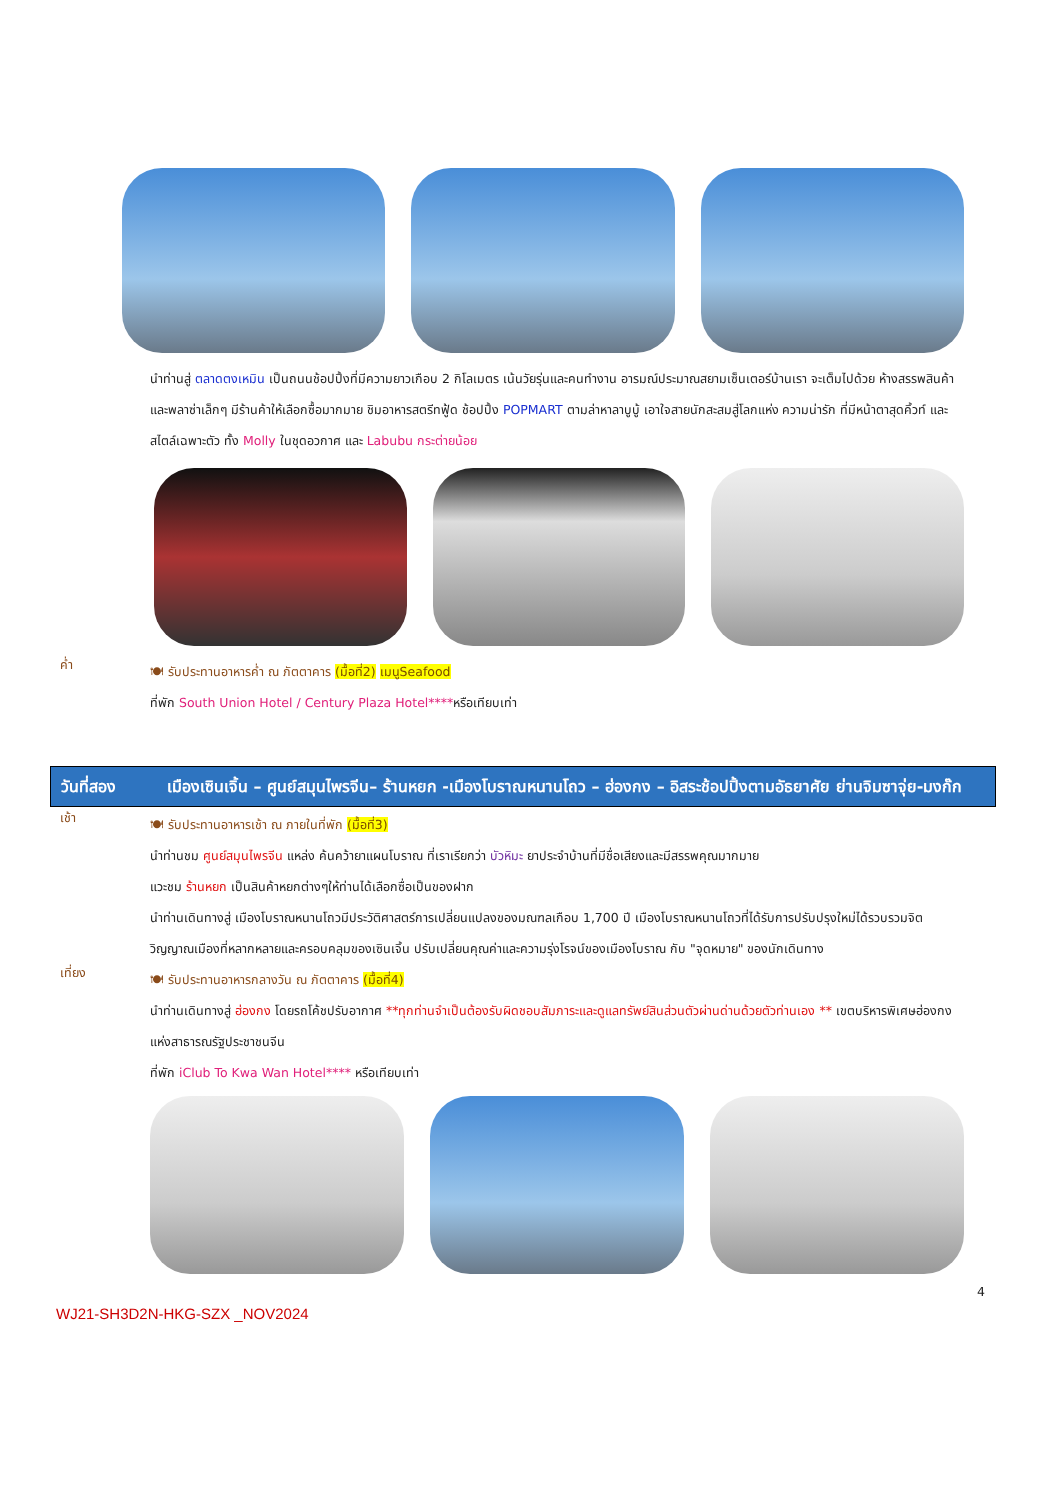นำท่านสู่ ตลาดตงเหมิน เป็นถนนช้อปปิ้งที่มีความยาวเกือบ 2 กิโลเมตร เน้นวัยรุ่นและคนทำงาน อารมณ์ประมาณสยามเซ็นเตอร์บ้านเรา จะเต็มไปด้วย ห้างสรรพสินค้า และพลาซ่าเล็กๆ มีร้านค้าให้เลือกซื้อมากมาย ชิมอาหารสตรีทฟู้ด ช้อปปิ้ง POPMART ตามล่าหาลาบูบู้ เอาใจสายนักสะสมสู่โลกแห่ง ความน่ารัก ที่มีหน้าตาสุดคิ้วท์ และสไตล์เฉพาะตัว ทั้ง Molly ในชุดอวกาศ และ Labubu กระต่ายน้อย
ค่ำ
🍽 รับประทานอาหารค่ำ ณ ภัตตาคาร (มื้อที่2) เมนูSeafood
ที่พัก South Union Hotel / Century Plaza Hotel****หรือเทียบเท่า
วันที่สอง เมืองเซินเจิ้น – ศูนย์สมุนไพรจีน– ร้านหยก -เมืองโบราณหนานโถว – ฮ่องกง – อิสระช้อปปิ้งตามอัธยาศัย ย่านจิมซาจุ่ย-มงก๊ก
เช้า
🍽 รับประทานอาหารเช้า ณ ภายในที่พัก (มื้อที่3)
นำท่านชม ศูนย์สมุนไพรจีน แหล่ง ค้นคว้ายาแผนโบราณ ที่เราเรียกว่า บัวหิมะ ยาประจำบ้านที่มีชื่อเสียงและมีสรรพคุณมากมาย
แวะชม ร้านหยก เป็นสินค้าหยกต่างๆให้ท่านได้เลือกซื่อเป็นของฝาก
นำท่านเดินทางสู่ เมืองโบราณหนานโถวมีประวัติศาสตร์การเปลี่ยนแปลงของมณฑลเกือบ 1,700 ปี เมืองโบราณหนานโถวที่ได้รับการปรับปรุงใหม่ได้รวบรวมจิตวิญญาณเมืองที่หลากหลายและครอบคลุมของเซินเจิ้น ปรับเปลี่ยนคุณค่าและความรุ่งโรจน์ของเมืองโบราณ กับ "จุดหมาย" ของนักเดินทาง
เที่ยง
🍽 รับประทานอาหารกลางวัน ณ ภัตตาคาร (มื้อที่4)
นำท่านเดินทางสู่ ฮ่องกง โดยรถโค้ชปรับอากาศ **ทุกท่านจำเป็นต้องรับผิดชอบสัมภาระและดูแลทรัพย์สินส่วนตัวผ่านด่านด้วยตัวท่านเอง ** เขตบริหารพิเศษฮ่องกงแห่งสาธารณรัฐประชาชนจีน
ที่พัก iClub To Kwa Wan Hotel**** หรือเทียบเท่า
4
WJ21-SH3D2N-HKG-SZX _NOV2024